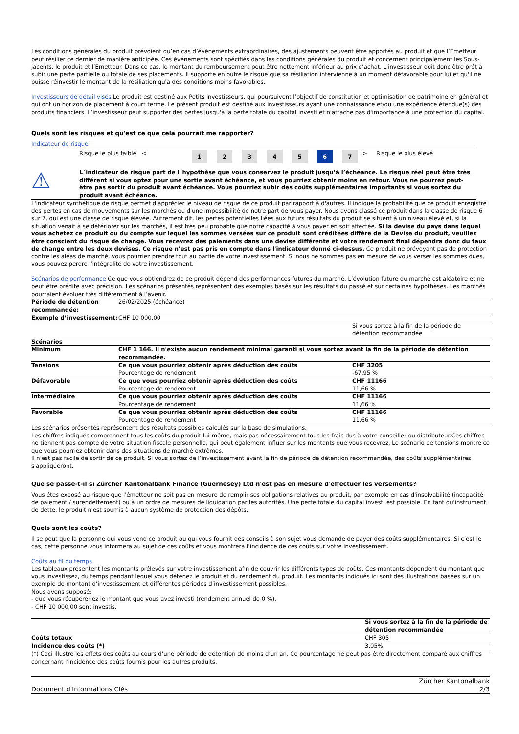Les conditions générales du produit prévoient qu’en cas d’événements extraordinaires, des ajustements peuvent être apportés au produit et que l’Emetteur peut résilier ce dernier de manière anticipée. Ces événements sont spécifiés dans les conditions générales du produit et concernent principalement les Sous-jacents, le produit et l’Emetteur. Dans ce cas, le montant du remboursement peut être nettement inférieur au prix d’achat. L'investisseur doit donc être prêt à subir une perte partielle ou totale de ses placements. Il supporte en outre le risque que sa résiliation intervienne à un moment défavorable pour lui et qu'il ne puisse réinvestir le montant de la résiliation qu'à des conditions moins favorables.
Investisseurs de détail visés Le produit est destiné aux Petits investisseurs, qui poursuivent l’objectif de constitution et optimisation de patrimoine en général et qui ont un horizon de placement à court terme. Le présent produit est destiné aux investisseurs ayant une connaissance et/ou une expérience étendue(s) des produits financiers. L’investisseur peut supporter des pertes jusqu'à la perte totale du capital investi et n'attache pas d'importance à une protection du capital.
Quels sont les risques et qu'est ce que cela pourrait me rapporter?
Indicateur de risque
| Risque le plus faible < | 1 | 2 | 3 | 4 | 5 | 6 | 7 | > Risque le plus élevé |
⚠
L´indicateur de risque part de l´hypothèse que vous conservez le produit jusqu’à l’échéance. Le risque réel peut être très différent si vous optez pour une sortie avant échéance, et vous pourriez obtenir moins en retour. Vous ne pourrez peut-être pas sortir du produit avant échéance. Vous pourriez subir des coûts supplémentaires importants si vous sortez du produit avant échéance.
L'indicateur synthétique de risque permet d'apprécier le niveau de risque de ce produit par rapport à d'autres. Il indique la probabilité que ce produit enregistre des pertes en cas de mouvements sur les marchés ou d'une impossibilité de notre part de vous payer. Nous avons classé ce produit dans la classe de risque 6 sur 7, qui est une classe de risque élevée. Autrement dit, les pertes potentielles liées aux futurs résultats du produit se situent à un niveau élevé et, si la situation venait à se détériorer sur les marchés, il est très peu probable que notre capacité à vous payer en soit affectée. Si la devise du pays dans lequel vous achetez ce produit ou du compte sur lequel les sommes versées sur ce produit sont créditées diffère de la Devise du produit, veuillez être conscient du risque de change. Vous recevrez des paiements dans une devise différente et votre rendement final dépendra donc du taux de change entre les deux devises. Ce risque n'est pas pris en compte dans l'indicateur donné ci-dessus. Ce produit ne prévoyant pas de protection contre les aléas de marché, vous pourriez prendre tout au partie de votre investissement. Si nous ne sommes pas en mesure de vous verser les sommes dues, vous pouvez perdre l'intégralité de votre investissement.
Scénarios de performance Ce que vous obtiendrez de ce produit dépend des performances futures du marché. L’évolution future du marché est aléatoire et ne peut être prédite avec précision. Les scénarios présentés représentent des exemples basés sur les résultats du passé et sur certaines hypothèses. Les marchés pourraient évoluer très différemment à l’avenir.
| Période de détention recommandée: | 26/02/2025 (échéance) | |
| Exemple d’investissement: | CHF 10 000,00 | |
| | | Si vous sortez à la fin de la période de détention recommandée |
| Scénarios | | |
| Minimum | CHF 1 166. Il n'existe aucun rendement minimal garanti si vous sortez avant la fin de la période de détention recommandée. | |
| Tensions | Ce que vous pourriez obtenir après déduction des coûts Pourcentage de rendement | CHF 3205 -67,95 % |
| Défavorable | Ce que vous pourriez obtenir après déduction des coûts Pourcentage de rendement | CHF 11166 11,66 % |
| Intermédiaire | Ce que vous pourriez obtenir après déduction des coûts Pourcentage de rendement | CHF 11166 11,66 % |
| Favorable | Ce que vous pourriez obtenir après déduction des coûts Pourcentage de rendement | CHF 11166 11,66 % |
Les scénarios présentés représentent des résultats possibles calculés sur la base de simulations.
Les chiffres indiqués comprennent tous les coûts du produit lui-même, mais pas nécessairement tous les frais dus à votre conseiller ou distributeur.Ces chiffres ne tiennent pas compte de votre situation fiscale personnelle, qui peut également influer sur les montants que vous recevrez. Le scénario de tensions montre ce que vous pourriez obtenir dans des situations de marché extrêmes.
Il n'est pas facile de sortir de ce produit. Si vous sortez de l’investissement avant la fin de période de détention recommandée, des coûts supplémentaires s'appliqueront.
Que se passe-t-il si Zürcher Kantonalbank Finance (Guernesey) Ltd n'est pas en mesure d'effectuer les versements?
Vous êtes exposé au risque que l'émetteur ne soit pas en mesure de remplir ses obligations relatives au produit, par exemple en cas d'insolvabilité (incapacité de paiement / surendettement) ou à un ordre de mesures de liquidation par les autorités. Une perte totale du capital investi est possible. En tant qu'instrument de dette, le produit n'est soumis à aucun système de protection des dépôts.
Quels sont les coûts?
Il se peut que la personne qui vous vend ce produit ou qui vous fournit des conseils à son sujet vous demande de payer des coûts supplémentaires. Si c’est le cas, cette personne vous informera au sujet de ces coûts et vous montrera l’incidence de ces coûts sur votre investissement.
Coûts au fil du temps
Les tableaux présentent les montants prélevés sur votre investissement afin de couvrir les différents types de coûts. Ces montants dépendent du montant que vous investissez, du temps pendant lequel vous détenez le produit et du rendement du produit. Les montants indiqués ici sont des illustrations basées sur un exemple de montant d’investissement et différentes périodes d’investissement possibles.
Nous avons supposé:
- que vous récupéreriez le montant que vous avez investi (rendement annuel de 0 %).
- CHF 10 000,00 sont investis.
| | Si vous sortez à la fin de la période de détention recommandée |
| Coûts totaux | CHF 305 |
| Incidence des coûts (*) | 3,05% |
(*) Ceci illustre les effets des coûts au cours d’une période de détention de moins d’un an. Ce pourcentage ne peut pas être directement comparé aux chiffres concernant l’incidence des coûts fournis pour les autres produits.
Document d'Informations Clés
Zürcher Kantonalbank
2/3